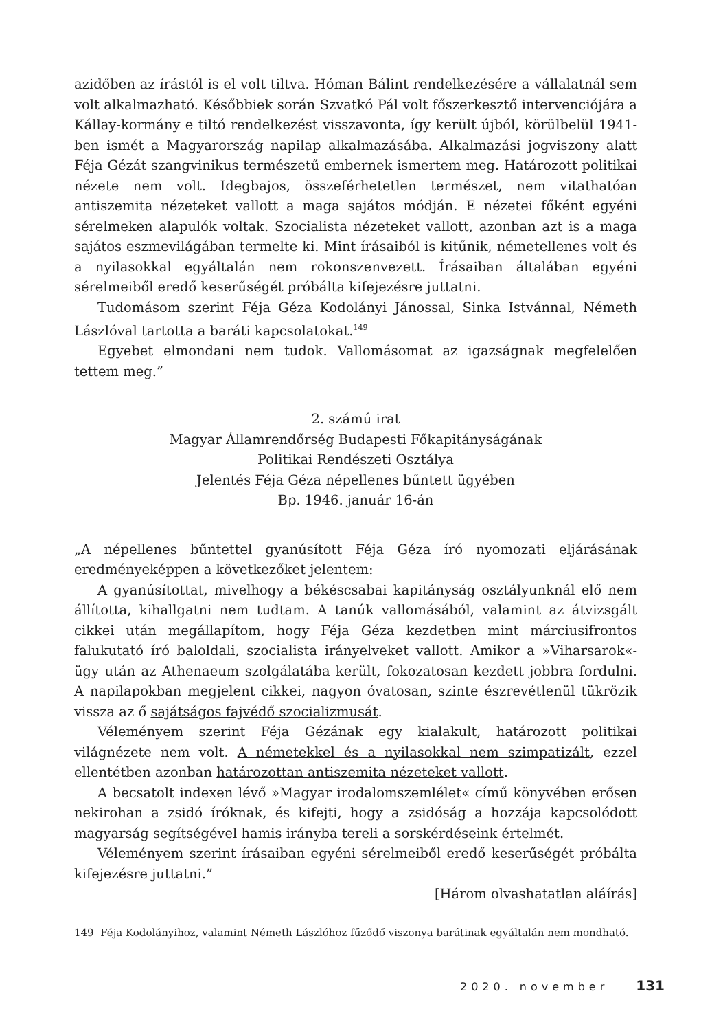azidőben az írástól is el volt tiltva. Hóman Bálint rendelkezésére a vállalatnál sem volt alkalmazható. Későbbiek során Szvatkó Pál volt főszerkesztő intervenciójára a Kállay-kormány e tiltó rendelkezést visszavonta, így került újból, körülbelül 1941-ben ismét a Magyarország napilap alkalmazásába. Alkalmazási jogviszony alatt Féja Gézát szangvinikus természetű embernek ismertem meg. Határozott politikai nézete nem volt. Idegbajos, összeférhetetlen természet, nem vitathatóan antiszemita nézeteket vallott a maga sajátos módján. E nézetei főként egyéni sérelmeken alapulók voltak. Szocialista nézeteket vallott, azonban azt is a maga sajátos eszmevilágában termelte ki. Mint írásaiból is kitűnik, németellenes volt és a nyilasokkal egyáltalán nem rokonszenvezett. Írásaiban általában egyéni sérelmeiből eredő keserűségét próbálta kifejezésre juttatni.
Tudomásom szerint Féja Géza Kodolányi Jánossal, Sinka Istvánnal, Németh Lászlóval tartotta a baráti kapcsolatokat.<sup>149</sup>
Egyebet elmondani nem tudok. Vallomásomat az igazságnak megfelelően tettem meg.”
2. számú irat
Magyar Államrendőrség Budapesti Főkapitányságának
Politikai Rendészeti Osztálya
Jelentés Féja Géza népellenes bűntett ügyében
Bp. 1946. január 16-án
„A népellenes bűntettel gyanúsított Féja Géza író nyomozati eljárásának eredményeképpen a következőket jelentem:
A gyanúsítottat, mivelhogy a békéscsabai kapitányság osztályunknál elő nem állította, kihallgatni nem tudtam. A tanúk vallomásából, valamint az átvizsgált cikkei után megállapítom, hogy Féja Géza kezdetben mint márciusifrontos falukutató író baloldali, szocialista irányelveket vallott. Amikor a »Viharsarok«-ügy után az Athenaeum szolgálatába került, fokozatosan kezdett jobbra fordulni. A napilapokban megjelent cikkei, nagyon óvatosan, szinte észrevétlenül tükrözik vissza az ő sajátságos fajvédő szocializmusát.
Véleményem szerint Féja Gézának egy kialakult, határozott politikai világnézete nem volt. A németekkel és a nyilasokkal nem szimpatizált, ezzel ellentétben azonban határozottan antiszemita nézeteket vallott.
A becsatolt indexen lévő »Magyar irodalomszemlélet« című könyvében erősen nekirohan a zsidó íróknak, és kifejti, hogy a zsidóság a hozzája kapcsolódott magyarság segítségével hamis irányba tereli a sorskérdéseink értelmét.
Véleményem szerint írásaiban egyéni sérelmeiből eredő keserűségét próbálta kifejezésre juttatni.”
[Három olvashatatlan aláírás]
149 Féja Kodolányihoz, valamint Németh Lászlóhoz fűződő viszonya barátinak egyáltalán nem mondható.
2020. november 131